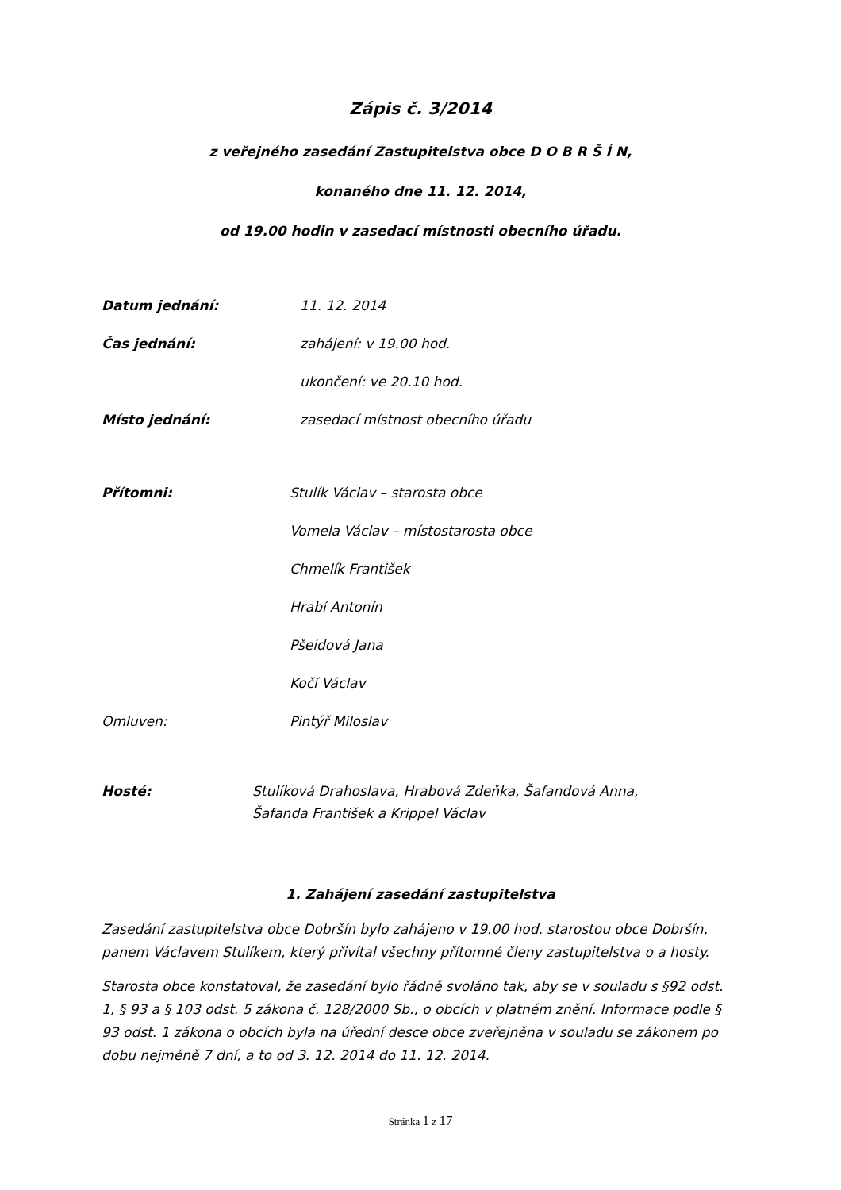Zápis č. 3/2014
z veřejného zasedání Zastupitelstva obce D O B R Š Í N,
konaného dne 11. 12. 2014,
od 19.00 hodin v zasedací místnosti obecního úřadu.
Datum jednání: 11. 12. 2014
Čas jednání: zahájení: v 19.00 hod.
ukončení: ve 20.10 hod.
Místo jednání: zasedací místnost obecního úřadu
Přítomni: Stulík Václav – starosta obce
Vomela Václav – místostarosta obce
Chmelík František
Hrabí Antonín
Pšeidová Jana
Kočí Václav
Omluven: Pintýř Miloslav
Hosté: Stulíková Drahoslava, Hrabová Zdeňka, Šafandová Anna,
Šafanda František a Krippel Václav
1. Zahájení zasedání zastupitelstva
Zasedání zastupitelstva obce Dobršín bylo zahájeno v 19.00 hod. starostou obce Dobršín, panem Václavem Stulíkem, který přivítal všechny přítomné členy zastupitelstva o a hosty.
Starosta obce konstatoval, že zasedání bylo řádně svoláno tak, aby se v souladu s §92 odst. 1, § 93 a § 103 odst. 5 zákona č. 128/2000 Sb., o obcích v platném znění. Informace podle § 93 odst. 1 zákona o obcích byla na úřední desce obce zveřejněna v souladu se zákonem po dobu nejméně 7 dní, a to od 3. 12. 2014 do 11. 12. 2014.
Stránka 1 z 17